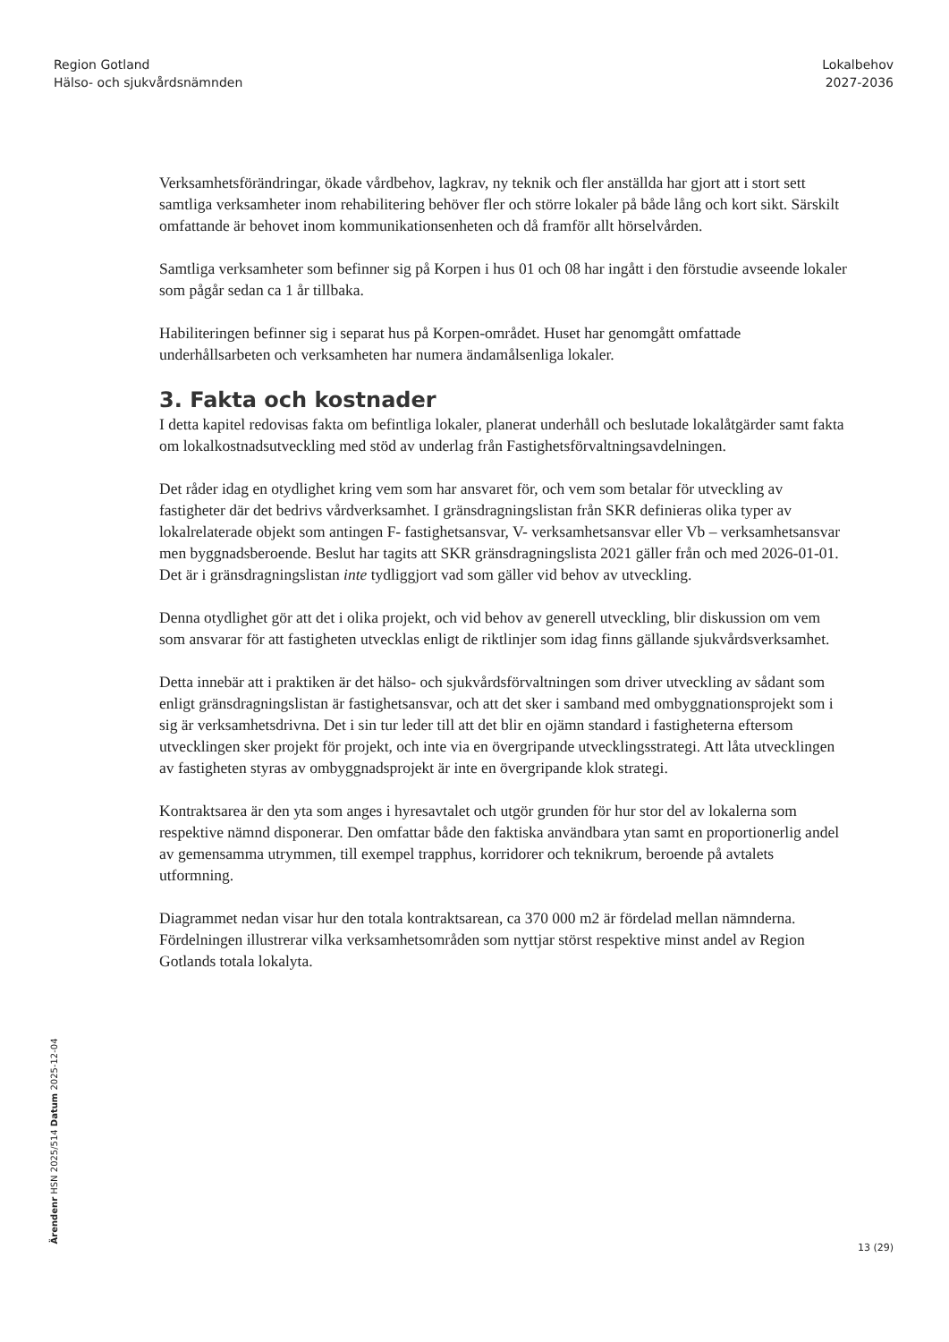Region Gotland
Hälso- och sjukvårdsnämnden
Lokalbehov
2027-2036
Verksamhetsförändringar, ökade vårdbehov, lagkrav, ny teknik och fler anställda har gjort att i stort sett samtliga verksamheter inom rehabilitering behöver fler och större lokaler på både lång och kort sikt. Särskilt omfattande är behovet inom kommunikationsenheten och då framför allt hörselvården.
Samtliga verksamheter som befinner sig på Korpen i hus 01 och 08 har ingått i den förstudie avseende lokaler som pågår sedan ca 1 år tillbaka.
Habiliteringen befinner sig i separat hus på Korpen-området. Huset har genomgått omfattade underhållsarbeten och verksamheten har numera ändamålsenliga lokaler.
3. Fakta och kostnader
I detta kapitel redovisas fakta om befintliga lokaler, planerat underhåll och beslutade lokalåtgärder samt fakta om lokalkostnadsutveckling med stöd av underlag från Fastighetsförvaltningsavdelningen.
Det råder idag en otydlighet kring vem som har ansvaret för, och vem som betalar för utveckling av fastigheter där det bedrivs vårdverksamhet. I gränsdragningslistan från SKR definieras olika typer av lokalrelaterade objekt som antingen F- fastighetsansvar, V- verksamhetsansvar eller Vb – verksamhetsansvar men byggnadsberoende. Beslut har tagits att SKR gränsdragningslista 2021 gäller från och med 2026-01-01. Det är i gränsdragningslistan inte tydliggjort vad som gäller vid behov av utveckling.
Denna otydlighet gör att det i olika projekt, och vid behov av generell utveckling, blir diskussion om vem som ansvarar för att fastigheten utvecklas enligt de riktlinjer som idag finns gällande sjukvårdsverksamhet.
Detta innebär att i praktiken är det hälso- och sjukvårdsförvaltningen som driver utveckling av sådant som enligt gränsdragningslistan är fastighetsansvar, och att det sker i samband med ombyggnationsprojekt som i sig är verksamhetsdrivna. Det i sin tur leder till att det blir en ojämn standard i fastigheterna eftersom utvecklingen sker projekt för projekt, och inte via en övergripande utvecklingsstrategi. Att låta utvecklingen av fastigheten styras av ombyggnadsprojekt är inte en övergripande klok strategi.
Kontraktsarea är den yta som anges i hyresavtalet och utgör grunden för hur stor del av lokalerna som respektive nämnd disponerar. Den omfattar både den faktiska användbara ytan samt en proportionerlig andel av gemensamma utrymmen, till exempel trapphus, korridorer och teknikrum, beroende på avtalets utformning.
Diagrammet nedan visar hur den totala kontraktsarean, ca 370 000 m2 är fördelad mellan nämnderna. Fördelningen illustrerar vilka verksamhetsområden som nyttjar störst respektive minst andel av Region Gotlands totala lokalyta.
Ärendenr HSN 2025/514 Datum 2025-12-04
13 (29)